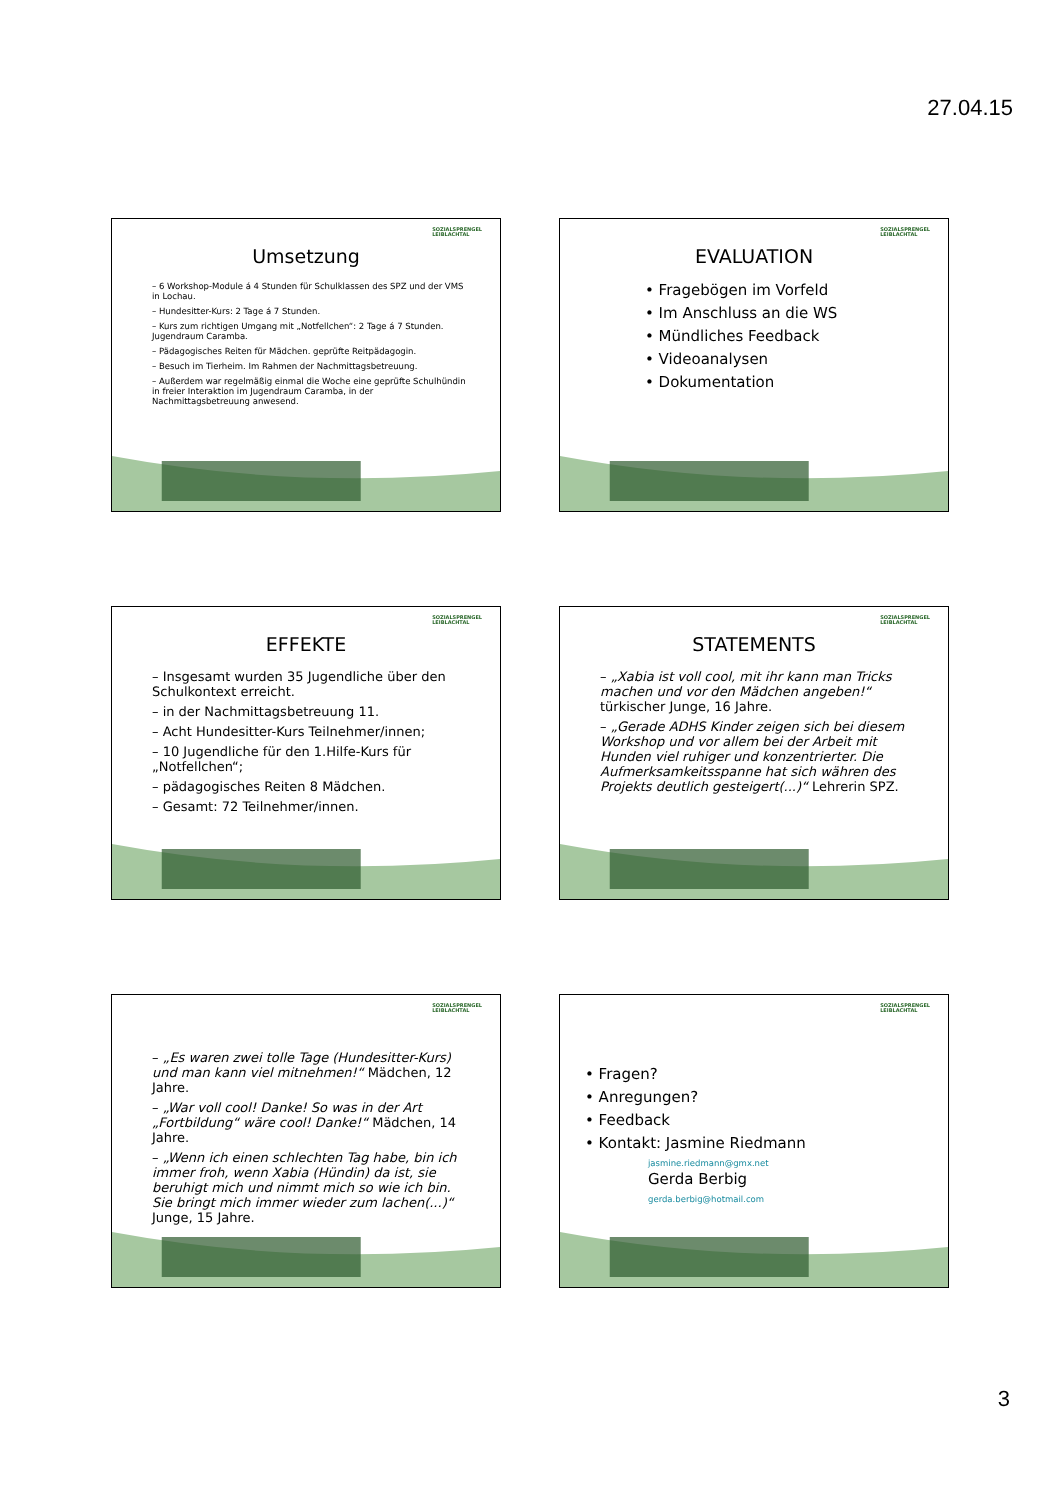27.04.15
SOZIALSPRENGEL
LEIBLACHTAL
Umsetzung
– 6 Workshop-Module á 4 Stunden für Schulklassen des SPZ und der VMS in Lochau.
– Hundesitter-Kurs: 2 Tage á 7 Stunden.
– Kurs zum richtigen Umgang mit „Notfellchen“: 2 Tage á 7 Stunden. Jugendraum Caramba.
– Pädagogisches Reiten für Mädchen. geprüfte Reitpädagogin.
– Besuch im Tierheim. Im Rahmen der Nachmittagsbetreuung.
– Außerdem war regelmäßig einmal die Woche eine geprüfte Schulhündin in freier Interaktion im Jugendraum Caramba, in der Nachmittagsbetreuung anwesend.
SOZIALSPRENGEL
LEIBLACHTAL
EVALUATION
• Fragebögen im Vorfeld
• Im Anschluss an die WS
• Mündliches Feedback
• Videoanalysen
• Dokumentation
SOZIALSPRENGEL
LEIBLACHTAL
EFFEKTE
– Insgesamt wurden 35 Jugendliche über den Schulkontext erreicht.
– in der Nachmittagsbetreuung 11.
– Acht Hundesitter-Kurs Teilnehmer/innen;
– 10 Jugendliche für den 1.Hilfe-Kurs für „Notfellchen“;
– pädagogisches Reiten 8 Mädchen.
– Gesamt: 72 Teilnehmer/innen.
SOZIALSPRENGEL
LEIBLACHTAL
STATEMENTS
– „Xabia ist voll cool, mit ihr kann man Tricks machen und vor den Mädchen angeben!“ türkischer Junge, 16 Jahre.
– „Gerade ADHS Kinder zeigen sich bei diesem Workshop und vor allem bei der Arbeit mit Hunden viel ruhiger und konzentrierter. Die Aufmerksamkeitsspanne hat sich währen des Projekts deutlich gesteigert(...)“ Lehrerin SPZ.
SOZIALSPRENGEL
LEIBLACHTAL
– „Es waren zwei tolle Tage (Hundesitter-Kurs) und man kann viel mitnehmen!“ Mädchen, 12 Jahre.
– „War voll cool! Danke! So was in der Art „Fortbildung“ wäre cool! Danke!“ Mädchen, 14 Jahre.
– „Wenn ich einen schlechten Tag habe, bin ich immer froh, wenn Xabia (Hündin) da ist, sie beruhigt mich und nimmt mich so wie ich bin. Sie bringt mich immer wieder zum lachen(...)“ Junge, 15 Jahre.
SOZIALSPRENGEL
LEIBLACHTAL
• Fragen?
• Anregungen?
• Feedback
• Kontakt: Jasmine Riedmann
jasmine.riedmann@gmx.net
Gerda Berbig
gerda.berbig@hotmail.com
3